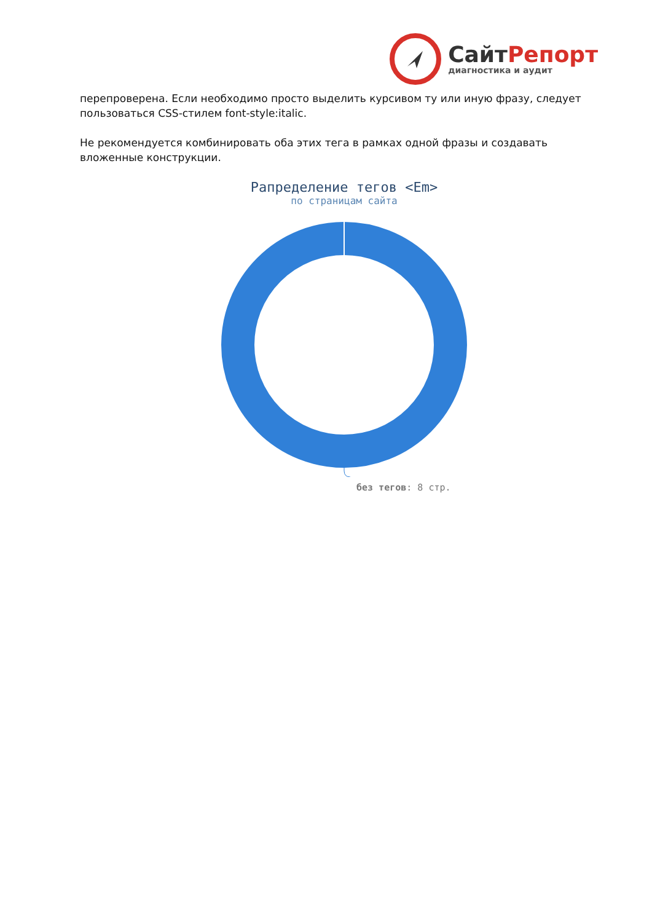СайтРепорт
диагностика и аудит
перепроверена. Если необходимо просто выделить курсивом ту или иную фразу, следует пользоваться CSS-стилем font-style:italic.
Не рекомендуется комбинировать оба этих тега в рамках одной фразы и создавать вложенные конструкции.
Рапределение тегов <Em>
по страницам сайта
без тегов: 8 стр.